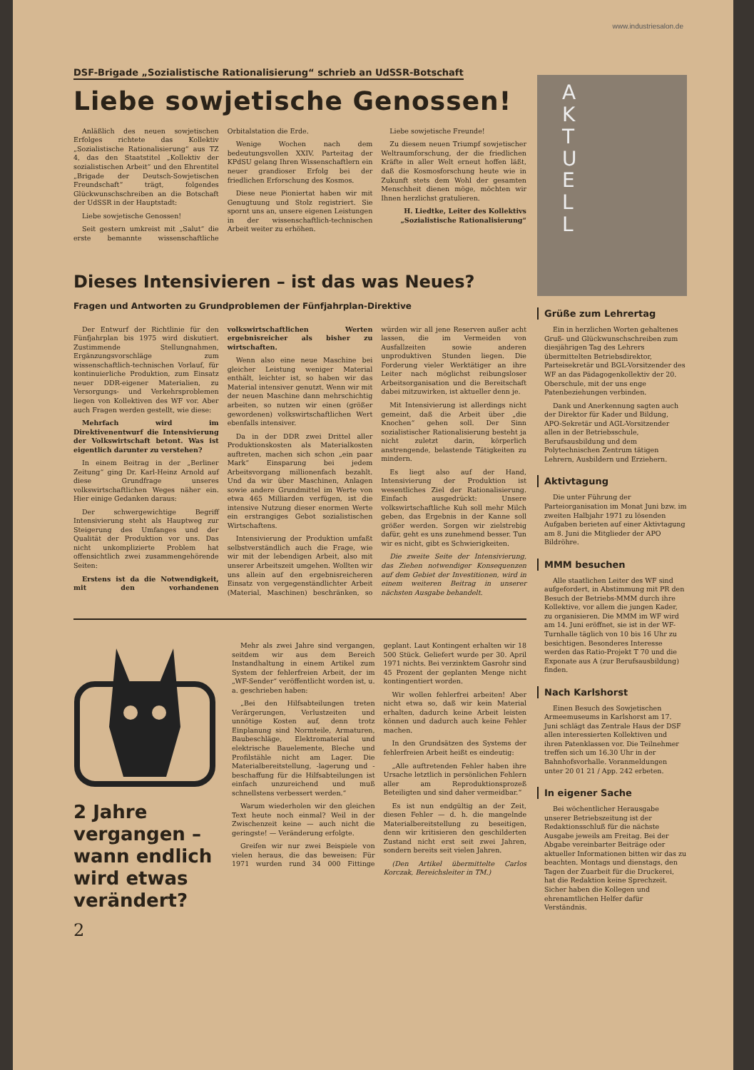www.industriesalon.de
DSF-Brigade „Sozialistische Rationalisierung“ schrieb an UdSSR-Botschaft
Liebe sowjetische Genossen!
Anläßlich des neuen sowjetischen Erfolges richtete das Kollektiv „Sozialistische Rationalisierung“ aus TZ 4, das den Staatstitel „Kollektiv der sozialistischen Arbeit“ und den Ehrentitel „Brigade der Deutsch-Sowjetischen Freundschaft“ trägt, folgendes Glückwunschschreiben an die Botschaft der UdSSR in der Hauptstadt:
Liebe sowjetische Genossen!
Seit gestern umkreist mit „Salut“ die erste bemannte wissenschaftliche Orbitalstation die Erde.
Wenige Wochen nach dem bedeutungsvollen XXIV. Parteitag der KPdSU gelang Ihren Wissenschaftlern ein neuer grandioser Erfolg bei der friedlichen Erforschung des Kosmos.
Diese neue Pioniertat haben wir mit Genugtuung und Stolz registriert. Sie spornt uns an, unsere eigenen Leistungen in der wissenschaftlich-technischen Arbeit weiter zu erhöhen.
Liebe sowjetische Freunde!
Zu diesem neuen Triumpf sowjetischer Weltraumforschung, der die friedlichen Kräfte in aller Welt erneut hoffen läßt, daß die Kosmosforschung heute wie in Zukunft stets dem Wohl der gesamten Menschheit dienen möge, möchten wir Ihnen herzlichst gratulieren.
H. Liedtke, Leiter des Kollektivs „Sozialistische Rationalisierung“
Dieses Intensivieren – ist das was Neues?
Fragen und Antworten zu Grundproblemen der Fünfjahrplan-Direktive
Der Entwurf der Richtlinie für den Fünfjahrplan bis 1975 wird diskutiert. Zustimmende Stellungnahmen, Ergänzungsvorschläge zum wissenschaftlich-technischen Vorlauf, für kontinuierliche Produktion, zum Einsatz neuer DDR-eigener Materialien, zu Versorgungs- und Verkehrsproblemen liegen von Kollektiven des WF vor. Aber auch Fragen werden gestellt, wie diese:
Mehrfach wird im Direktivenentwurf die Intensivierung der Volkswirtschaft betont. Was ist eigentlich darunter zu verstehen?
In einem Beitrag in der „Berliner Zeitung“ ging Dr. Karl-Heinz Arnold auf diese Grundfrage unseres volkswirtschaftlichen Weges näher ein. Hier einige Gedanken daraus:
Der schwergewichtige Begriff Intensivierung steht als Hauptweg zur Steigerung des Umfanges und der Qualität der Produktion vor uns. Das nicht unkomplizierte Problem hat offensichtlich zwei zusammengehörende Seiten:
Erstens ist da die Notwendigkeit, mit den vorhandenen volkswirtschaftlichen Werten ergebnisreicher als bisher zu wirtschaften.
Wenn also eine neue Maschine bei gleicher Leistung weniger Material enthält, leichter ist, so haben wir das Material intensiver genutzt. Wenn wir mit der neuen Maschine dann mehrschichtig arbeiten, so nutzen wir einen (größer gewordenen) volkswirtschaftlichen Wert ebenfalls intensiver.
Da in der DDR zwei Drittel aller Produktionskosten als Materialkosten auftreten, machen sich schon „ein paar Mark“ Einsparung bei jedem Arbeitsvorgang millionenfach bezahlt. Und da wir über Maschinen, Anlagen sowie andere Grundmittel im Werte von etwa 465 Milliarden verfügen, ist die intensive Nutzung dieser enormen Werte ein erstrangiges Gebot sozialistischen Wirtschaftens.
Intensivierung der Produktion umfaßt selbstverständlich auch die Frage, wie wir mit der lebendigen Arbeit, also mit unserer Arbeitszeit umgehen. Wollten wir uns allein auf den ergebnisreicheren Einsatz von vergegenständlichter Arbeit (Material, Maschinen) beschränken, so würden wir all jene Reserven außer acht lassen, die im Vermeiden von Ausfallzeiten sowie anderen unproduktiven Stunden liegen. Die Forderung vieler Werktätiger an ihre Leiter nach möglichst reibungsloser Arbeitsorganisation und die Bereitschaft dabei mitzuwirken, ist aktueller denn je.
Mit Intensivierung ist allerdings nicht gemeint, daß die Arbeit über „die Knochen“ gehen soll. Der Sinn sozialistischer Rationalisierung besteht ja nicht zuletzt darin, körperlich anstrengende, belastende Tätigkeiten zu mindern.
Es liegt also auf der Hand, Intensivierung der Produktion ist wesentliches Ziel der Rationalisierung. Einfach ausgedrückt: Unsere volkswirtschaftliche Kuh soll mehr Milch geben, das Ergebnis in der Kanne soll größer werden. Sorgen wir zielstrebig dafür, geht es uns zunehmend besser. Tun wir es nicht, gibt es Schwierigkeiten.
Die zweite Seite der Intensivierung, das Ziehen notwendiger Konsequenzen auf dem Gebiet der Investitionen, wird in einem weiteren Beitrag in unserer nächsten Ausgabe behandelt.
2 Jahre vergangen – wann endlich wird etwas verändert?
2
Mehr als zwei Jahre sind vergangen, seitdem wir aus dem Bereich Instandhaltung in einem Artikel zum System der fehlerfreien Arbeit, der im „WF-Sender“ veröffentlicht worden ist, u. a. geschrieben haben:
„Bei den Hilfsabteilungen treten Verärgerungen, Verlustzeiten und unnötige Kosten auf, denn trotz Einplanung sind Normteile, Armaturen, Baubeschläge, Elektromaterial und elektrische Bauelemente, Bleche und Profilstähle nicht am Lager. Die Materialbereitstellung, -lagerung und -beschaffung für die Hilfsabteilungen ist einfach unzureichend und muß schnellstens verbessert werden.“
Warum wiederholen wir den gleichen Text heute noch einmal? Weil in der Zwischenzeit keine — auch nicht die geringste! — Veränderung erfolgte.
Greifen wir nur zwei Beispiele von vielen heraus, die das beweisen: Für 1971 wurden rund 34 000 Fittinge geplant. Laut Kontingent erhalten wir 18 500 Stück. Geliefert wurde per 30. April 1971 nichts. Bei verzinktem Gasrohr sind 45 Prozent der geplanten Menge nicht kontingentiert worden.
Wir wollen fehlerfrei arbeiten! Aber nicht etwa so, daß wir kein Material erhalten, dadurch keine Arbeit leisten können und dadurch auch keine Fehler machen.
In den Grundsätzen des Systems der fehlerfreien Arbeit heißt es eindeutig:
„Alle auftretenden Fehler haben ihre Ursache letztlich in persönlichen Fehlern aller am Reproduktionsprozeß Beteiligten und sind daher vermeidbar.“
Es ist nun endgültig an der Zeit, diesen Fehler — d. h. die mangelnde Materialbereitstellung zu beseitigen, denn wir kritisieren den geschilderten Zustand nicht erst seit zwei Jahren, sondern bereits seit vielen Jahren.
(Den Artikel übermittelte Carlos Korczak, Bereichsleiter in TM.)
A
K
T
U
E
L
L
Grüße zum Lehrertag
Ein in herzlichen Worten gehaltenes Gruß- und Glückwunschschreiben zum diesjährigen Tag des Lehrers übermittelten Betriebsdirektor, Parteisekretär und BGL-Vorsitzender des WF an das Pädagogenkollektiv der 20. Oberschule, mit der uns enge Patenbeziehungen verbinden.
Dank und Anerkennung sagten auch der Direktor für Kader und Bildung, APO-Sekretär und AGL-Vorsitzender allen in der Betriebsschule, Berufsausbildung und dem Polytechnischen Zentrum tätigen Lehrern, Ausbildern und Erziehern.
Aktivtagung
Die unter Führung der Parteiorganisation im Monat Juni bzw. im zweiten Halbjahr 1971 zu lösenden Aufgaben berieten auf einer Aktivtagung am 8. Juni die Mitglieder der APO Bildröhre.
MMM besuchen
Alle staatlichen Leiter des WF sind aufgefordert, in Abstimmung mit PR den Besuch der Betriebs-MMM durch ihre Kollektive, vor allem die jungen Kader, zu organisieren. Die MMM im WF wird am 14. Juni eröffnet, sie ist in der WF-Turnhalle täglich von 10 bis 16 Uhr zu besichtigen. Besonderes Interesse werden das Ratio-Projekt T 70 und die Exponate aus A (zur Berufsausbildung) finden.
Nach Karlshorst
Einen Besuch des Sowjetischen Armeemuseums in Karlshorst am 17. Juni schlägt das Zentrale Haus der DSF allen interessierten Kollektiven und ihren Patenklassen vor. Die Teilnehmer treffen sich um 16.30 Uhr in der Bahnhofsvorhalle. Voranmeldungen unter 20 01 21 / App. 242 erbeten.
In eigener Sache
Bei wöchentlicher Herausgabe unserer Betriebszeitung ist der Redaktionsschluß für die nächste Ausgabe jeweils am Freitag. Bei der Abgabe vereinbarter Beiträge oder aktueller Informationen bitten wir das zu beachten. Montags und dienstags, den Tagen der Zuarbeit für die Druckerei, hat die Redaktion keine Sprechzeit. Sicher haben die Kollegen und ehrenamtlichen Helfer dafür Verständnis.